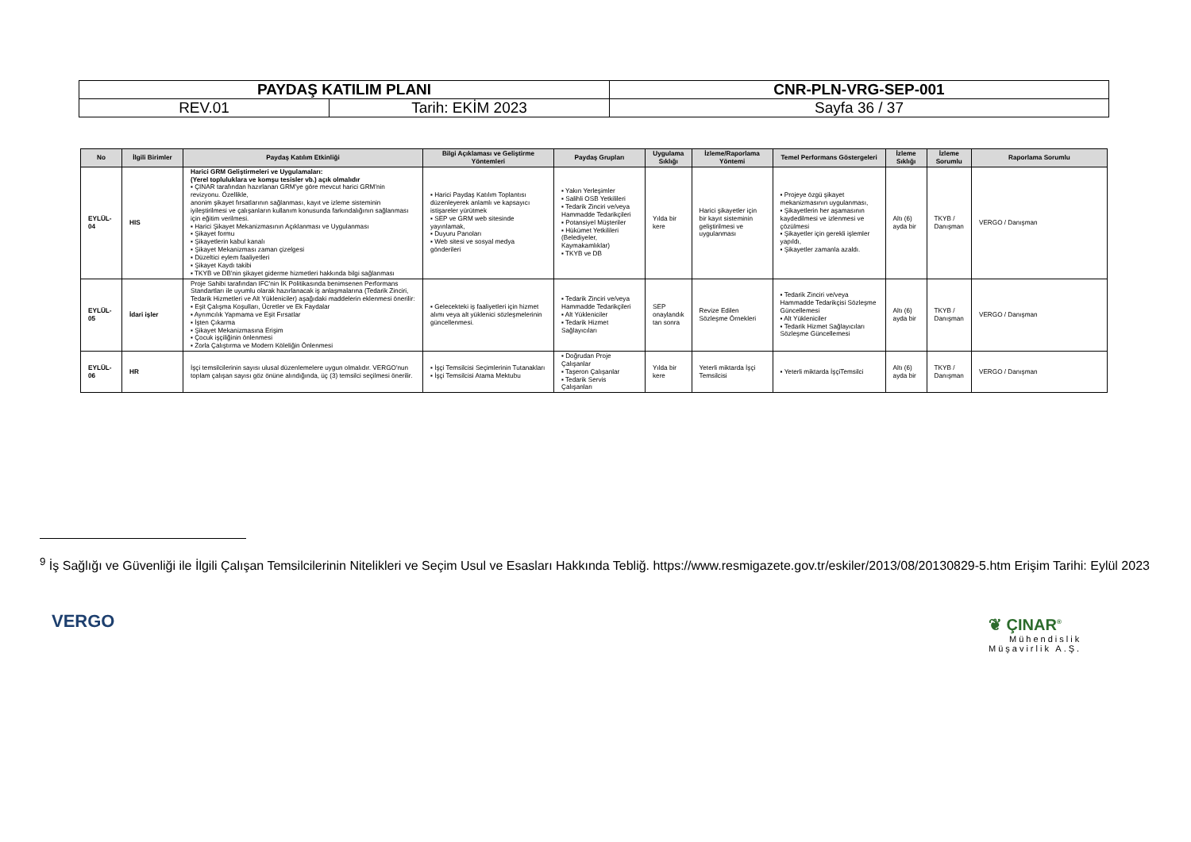| PAYDAŞ KATILIM PLANI | | CNR-PLN-VRG-SEP-001 |
| REV.01 | Tarih: EKİM 2023 | Sayfa 36 / 37 |
| No | İlgili Birimler | Paydaş Katılım Etkinliği | Bilgi Açıklaması ve Geliştirme Yöntemleri | Paydaş Grupları | Uygulama Sıklığı | İzleme/Raporlama Yöntemi | Temel Performans Göstergeleri | İzleme Sıklığı | İzleme Sorumlu | Raporlama Sorumlu |
| --- | --- | --- | --- | --- | --- | --- | --- | --- | --- | --- |
| EYLÜL-04 | HIS | Harici GRM Geliştirmeleri ve Uygulamaları: (Yerel topluluklara ve komşu tesisler vb.) açık olmalıdır ▪ ÇINAR tarafından hazırlanan GRM'ye göre mevcut harici GRM'nin revizyonu. Özellikle, anonim şikayet fırsatlarının sağlanması, kayıt ve izleme sisteminin iyileştirilmesi ve çalışanların kullanım konusunda farkındalığının sağlanması için eğitim verilmesi. ▪ Harici Şikayet Mekanizmasının Açıklanması ve Uygulanması ▪ Şikayet formu ▪ Şikayetlerin kabul kanalı ▪ Şikayet Mekanizması zaman çizelgesi ▪ Düzeltici eylem faaliyetleri ▪ Şikayet Kaydı takibi ▪ TKYB ve DB'nin şikayet giderme hizmetleri hakkında bilgi sağlanması | ▪ Harici Paydaş Katılım Toplantısı düzenleyerek anlamlı ve kapsayıcı istişareler yürütmek ▪ SEP ve GRM web sitesinde yayınlamak, ▪ Duyuru Panoları ▪ Web sitesi ve sosyal medya gönderileri | ▪ Yakın Yerleşimler ▪ Salihli OSB Yetkilileri ▪ Tedarik Zinciri ve/veya Hammadde Tedarikçileri ▪ Potansiyel Müşteriler ▪ Hükümet Yetkilileri (Belediyeler, Kaymakamlıklar) ▪ TKYB ve DB | Yılda bir kere | Harici şikayetler için bir kayıt sisteminin geliştirilmesi ve uygulanması | ▪ Projeye özgü şikayet mekanizmasının uygulanması, ▪ Şikayetlerin her aşamasının kaydedilmesi ve izlenmesi ve çözülmesi ▪ Şikayetler için gerekli işlemler yapıldı, ▪ Şikayetler zamanla azaldı. | Altı (6) ayda bir | TKYB / Danışman | VERGO / Danışman |
| EYLÜL-05 | İdari işler | Proje Sahibi tarafından IFC'nin İK Politikasında benimsenen Performans Standartları ile uyumlu olarak hazırlanacak iş anlaşmalarına (Tedarik Zinciri, Tedarik Hizmetleri ve Alt Yükleniciler) aşağıdaki maddelerin eklenmesi önerilir: ▪ Eşit Çalışma Koşulları, Ücretler ve Ek Faydalar ▪ Ayrımcılık Yapmama ve Eşit Fırsatlar ▪ İşten Çıkarma ▪ Şikayet Mekanizmasına Erişim ▪ Çocuk işçiliğinin önlenmesi ▪ Zorla Çalıştırma ve Modern Köleliğin Önlenmesi | ▪ Gelecekteki iş faaliyetleri için hizmet alımı veya alt yüklenici sözleşmelerinin güncellenmesi. | ▪ Tedarik Zinciri ve/veya Hammadde Tedarikçileri ▪ Alt Yükleniciler ▪ Tedarik Hizmet Sağlayıcıları | SEP onaylandık tan sonra | Revize Edilen Sözleşme Örnekleri | ▪ Tedarik Zinciri ve/veya Hammadde Tedarikçisi Sözleşme Güncellemesi ▪ Alt Yükleniciler ▪ Tedarik Hizmet Sağlayıcıları Sözleşme Güncellemesi | Altı (6) ayda bir | TKYB / Danışman | VERGO / Danışman |
| EYLÜL-06 | HR | İşçi temsilcilerinin sayısı ulusal düzenlemelere uygun olmalıdır. VERGO'nun toplam çalışan sayısı göz önüne alındığında, üç (3) temsilci seçilmesi önerilir. | ▪ İşçi Temsilcisi Seçimlerinin Tutanakları ▪ İşçi Temsilcisi Atama Mektubu | ▪ Doğrudan Proje Çalışanlar ▪ Taşeron Çalışanlar ▪ Tedarik Servis Çalışanları | Yılda bir kere | Yeterli miktarda İşçi Temsilcisi | ▪ Yeterli miktarda İşçiTemsilci | Altı (6) ayda bir | TKYB / Danışman | VERGO / Danışman |
<sup>9</sup> İş Sağlığı ve Güvenliği ile İlgili Çalışan Temsilcilerinin Nitelikleri ve Seçim Usul ve Esasları Hakkında Tebliğ. https://www.resmigazete.gov.tr/eskiler/2013/08/20130829-5.htm Erişim Tarihi: Eylül 2023
VERGO
❦ ÇINAR<sup>®</sup>
Mühendislik
Müşavirlik A.Ş.